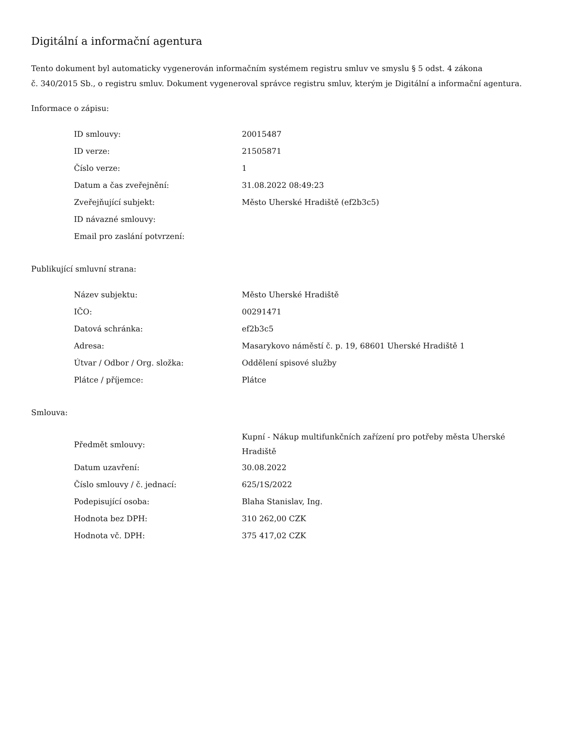Digitální a informační agentura
Tento dokument byl automaticky vygenerován informačním systémem registru smluv ve smyslu § 5 odst. 4 zákona
č. 340/2015 Sb., o registru smluv. Dokument vygeneroval správce registru smluv, kterým je Digitální a informační agentura.
Informace o zápisu:
| ID smlouvy: | 20015487 |
| ID verze: | 21505871 |
| Číslo verze: | 1 |
| Datum a čas zveřejnění: | 31.08.2022 08:49:23 |
| Zveřejňující subjekt: | Město Uherské Hradiště (ef2b3c5) |
| ID návazné smlouvy: | |
| Email pro zaslání potvrzení: | |
Publikující smluvní strana:
| Název subjektu: | Město Uherské Hradiště |
| IČO: | 00291471 |
| Datová schránka: | ef2b3c5 |
| Adresa: | Masarykovo náměstí č. p. 19, 68601 Uherské Hradiště 1 |
| Útvar / Odbor / Org. složka: | Oddělení spisové služby |
| Plátce / příjemce: | Plátce |
Smlouva:
| Předmět smlouvy: | Kupní - Nákup multifunkčních zařízení pro potřeby města Uherské Hradiště |
| Datum uzavření: | 30.08.2022 |
| Číslo smlouvy / č. jednací: | 625/1S/2022 |
| Podepisující osoba: | Blaha Stanislav, Ing. |
| Hodnota bez DPH: | 310 262,00 CZK |
| Hodnota vč. DPH: | 375 417,02 CZK |